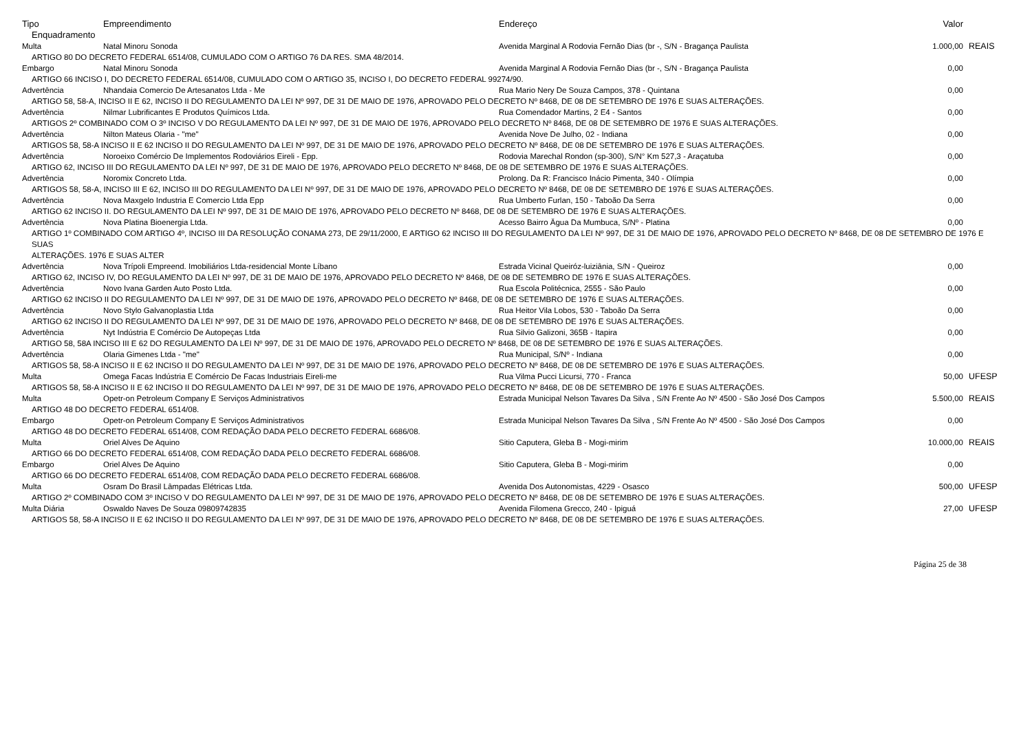| Tipo | Empreendimento | Endereço | Valor | |
| --- | --- | --- | --- | --- |
| Enquadramento | | | | |
| Multa | Natal Minoru Sonoda | Avenida Marginal A Rodovia Fernão Dias (br -, S/N - Bragança Paulista | 1.000,00 | REAIS |
| ARTIGO 80 DO DECRETO FEDERAL 6514/08, CUMULADO COM O ARTIGO 76 DA RES. SMA 48/2014. | | | | |
| Embargo | Natal Minoru Sonoda | Avenida Marginal A Rodovia Fernão Dias (br -, S/N - Bragança Paulista | 0,00 | |
| ARTIGO 66 INCISO I, DO DECRETO FEDERAL 6514/08, CUMULADO COM O ARTIGO 35, INCISO I, DO DECRETO FEDERAL 99274/90. | | | | |
| Advertência | Nhandaia Comercio De Artesanatos Ltda - Me | Rua Mario Nery De Souza Campos, 378 - Quintana | 0,00 | |
| ARTIGO 58, 58-A, INCISO II E 62, INCISO II DO REGULAMENTO DA LEI Nº 997, DE 31 DE MAIO DE 1976, APROVADO PELO DECRETO Nº 8468, DE 08 DE SETEMBRO DE 1976 E SUAS ALTERAÇÕES. | | | | |
| Advertência | Nilmar Lubrificantes E Produtos Químicos Ltda. | Rua Comendador Martins, 2 E4 - Santos | 0,00 | |
| ARTIGOS 2º COMBINADO COM O 3º INCISO V DO REGULAMENTO DA LEI Nº 997, DE 31 DE MAIO DE 1976, APROVADO PELO DECRETO Nº 8468, DE 08 DE SETEMBRO DE 1976 E SUAS ALTERAÇÕES. | | | | |
| Advertência | Nilton Mateus Olaria - "me" | Avenida Nove De Julho, 02 - Indiana | 0,00 | |
| ARTIGOS 58, 58-A INCISO II E 62 INCISO II DO REGULAMENTO DA LEI Nº 997, DE 31 DE MAIO DE 1976, APROVADO PELO DECRETO Nº 8468, DE 08 DE SETEMBRO DE 1976 E SUAS ALTERAÇÕES. | | | | |
| Advertência | Noroeixo Comércio De Implementos Rodoviários Eireli - Epp. | Rodovia Marechal Rondon (sp-300), S/N° Km 527,3 - Araçatuba | 0,00 | |
| ARTIGO 62, INCISO III DO REGULAMENTO DA LEI Nº 997, DE 31 DE MAIO DE 1976, APROVADO PELO DECRETO Nº 8468, DE 08 DE SETEMBRO DE 1976 E SUAS ALTERAÇÕES. | | | | |
| Advertência | Noromix Concreto Ltda. | Prolong. Da R: Francisco Inácio Pimenta, 340 - Olímpia | 0,00 | |
| ARTIGOS 58, 58-A, INCISO III E 62, INCISO III DO REGULAMENTO DA LEI Nº 997, DE 31 DE MAIO DE 1976, APROVADO PELO DECRETO Nº 8468, DE 08 DE SETEMBRO DE 1976 E SUAS ALTERAÇÕES. | | | | |
| Advertência | Nova Maxgelo Industria E Comercio Ltda Epp | Rua Umberto Furlan, 150 - Taboão Da Serra | 0,00 | |
| ARTIGO 62 INCISO II. DO REGULAMENTO DA LEI Nº 997, DE 31 DE MAIO DE 1976, APROVADO PELO DECRETO Nº 8468, DE 08 DE SETEMBRO DE 1976 E SUAS ALTERAÇÕES. | | | | |
| Advertência | Nova Platina Bioenergia Ltda. | Acesso Bairro Ägua Da Mumbuca, S/Nº - Platina | 0,00 | |
| ARTIGO 1º COMBINADO COM ARTIGO 4º, INCISO III DA RESOLUÇÃO CONAMA 273, DE 29/11/2000, E ARTIGO 62 INCISO III DO REGULAMENTO DA LEI Nº 997, DE 31 DE MAIO DE 1976, APROVADO PELO DECRETO Nº 8468, DE 08 DE SETEMBRO DE 1976 E SUAS ALTERAÇÕES. 1976 E SUAS ALTER | | | | |
| Advertência | Nova Trípoli Empreend. Imobiliários Ltda-residencial Monte Líbano | Estrada Vicinal Queiróz-luiziânia, S/N - Queiroz | 0,00 | |
| ARTIGO 62, INCISO IV, DO REGULAMENTO DA LEI Nº 997, DE 31 DE MAIO DE 1976, APROVADO PELO DECRETO Nº 8468, DE 08 DE SETEMBRO DE 1976 E SUAS ALTERAÇÕES. | | | | |
| Advertência | Novo Ivana Garden Auto Posto Ltda. | Rua Escola Politécnica, 2555 - São Paulo | 0,00 | |
| ARTIGO 62 INCISO II DO REGULAMENTO DA LEI Nº 997, DE 31 DE MAIO DE 1976, APROVADO PELO DECRETO Nº 8468, DE 08 DE SETEMBRO DE 1976 E SUAS ALTERAÇÕES. | | | | |
| Advertência | Novo Stylo Galvanoplastia Ltda | Rua Heitor Vila Lobos, 530 - Taboão Da Serra | 0,00 | |
| ARTIGO 62 INCISO II DO REGULAMENTO DA LEI Nº 997, DE 31 DE MAIO DE 1976, APROVADO PELO DECRETO Nº 8468, DE 08 DE SETEMBRO DE 1976 E SUAS ALTERAÇÕES. | | | | |
| Advertência | Nyt Indústria E Comércio De Autopeças Ltda | Rua Silvio Galizoni, 365B - Itapira | 0,00 | |
| ARTIGO 58, 58A INCISO III E 62 DO REGULAMENTO DA LEI Nº 997, DE 31 DE MAIO DE 1976, APROVADO PELO DECRETO Nº 8468, DE 08 DE SETEMBRO DE 1976 E SUAS ALTERAÇÕES. | | | | |
| Advertência | Olaria Gimenes Ltda - "me" | Rua Municipal, S/Nº - Indiana | 0,00 | |
| ARTIGOS 58, 58-A INCISO II E 62 INCISO II DO REGULAMENTO DA LEI Nº 997, DE 31 DE MAIO DE 1976, APROVADO PELO DECRETO Nº 8468, DE 08 DE SETEMBRO DE 1976 E SUAS ALTERAÇÕES. | | | | |
| Multa | Omega Facas Indústria E Comércio De Facas Industriais Eireli-me | Rua Vilma Pucci Licursi, 770 - Franca | 50,00 | UFESP |
| ARTIGOS 58, 58-A INCISO II E 62 INCISO II DO REGULAMENTO DA LEI Nº 997, DE 31 DE MAIO DE 1976, APROVADO PELO DECRETO Nº 8468, DE 08 DE SETEMBRO DE 1976 E SUAS ALTERAÇÕES. | | | | |
| Multa | Opetr-on Petroleum Company E Serviços Administrativos | Estrada Municipal Nelson Tavares Da Silva , S/N Frente Ao Nº 4500 - São José Dos Campos | 5.500,00 | REAIS |
| ARTIGO 48 DO DECRETO FEDERAL 6514/08. | | | | |
| Embargo | Opetr-on Petroleum Company E Serviços Administrativos | Estrada Municipal Nelson Tavares Da Silva , S/N Frente Ao Nº 4500 - São José Dos Campos | 0,00 | |
| ARTIGO 48 DO DECRETO FEDERAL 6514/08, COM REDAÇÃO DADA PELO DECRETO FEDERAL 6686/08. | | | | |
| Multa | Oriel Alves De Aquino | Sitio Caputera, Gleba B - Mogi-mirim | 10.000,00 | REAIS |
| ARTIGO 66 DO DECRETO FEDERAL 6514/08, COM REDAÇÃO DADA PELO DECRETO FEDERAL 6686/08. | | | | |
| Embargo | Oriel Alves De Aquino | Sitio Caputera, Gleba B - Mogi-mirim | 0,00 | |
| ARTIGO 66 DO DECRETO FEDERAL 6514/08, COM REDAÇÃO DADA PELO DECRETO FEDERAL 6686/08. | | | | |
| Multa | Osram Do Brasil Lâmpadas Elétricas Ltda. | Avenida Dos Autonomistas, 4229 - Osasco | 500,00 | UFESP |
| ARTIGO 2º COMBINADO COM 3º INCISO V DO REGULAMENTO DA LEI Nº 997, DE 31 DE MAIO DE 1976, APROVADO PELO DECRETO Nº 8468, DE 08 DE SETEMBRO DE 1976 E SUAS ALTERAÇÕES. | | | | |
| Multa Diária | Oswaldo Naves De Souza 09809742835 | Avenida Filomena Grecco, 240 - Ipiguá | 27,00 | UFESP |
| ARTIGOS 58, 58-A INCISO II E 62 INCISO II DO REGULAMENTO DA LEI Nº 997, DE 31 DE MAIO DE 1976, APROVADO PELO DECRETO Nº 8468, DE 08 DE SETEMBRO DE 1976 E SUAS ALTERAÇÕES. | | | | |
Página 25 de 38